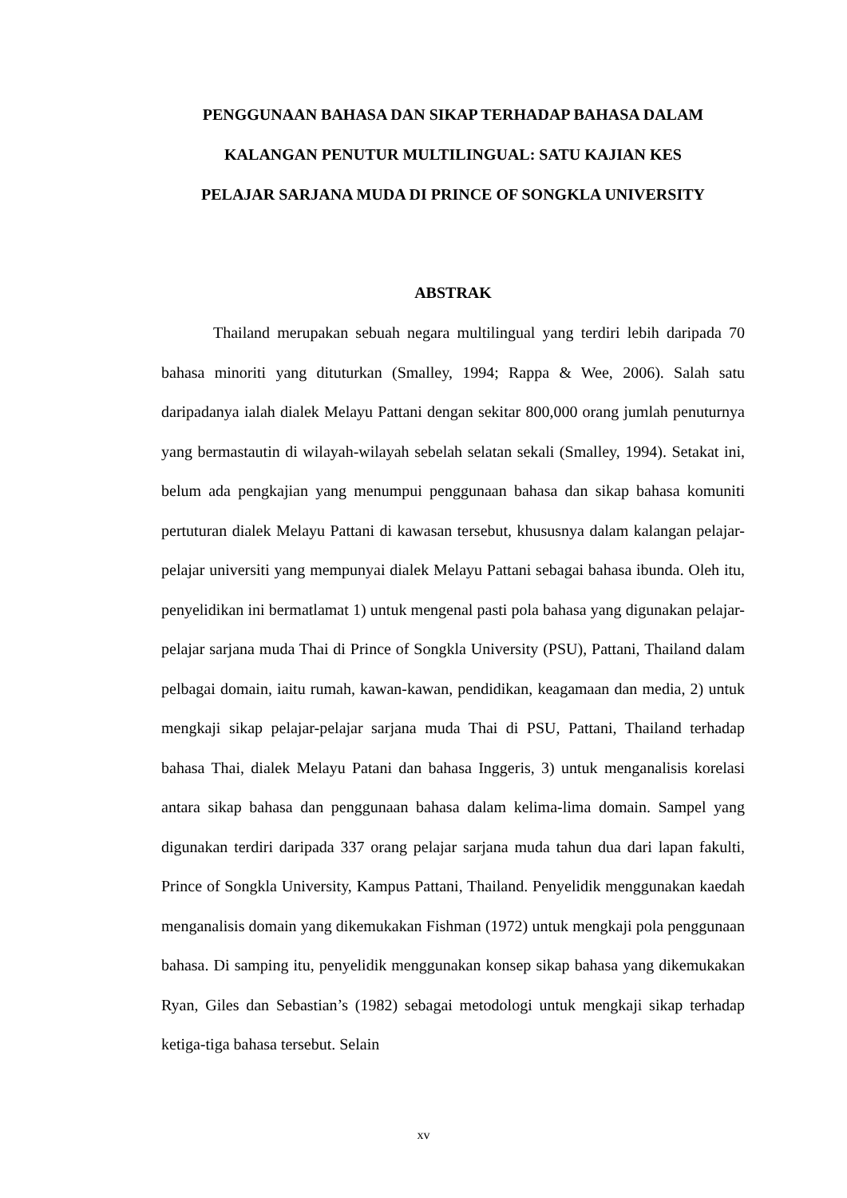PENGGUNAAN BAHASA DAN SIKAP TERHADAP BAHASA DALAM
KALANGAN PENUTUR MULTILINGUAL: SATU KAJIAN KES
PELAJAR SARJANA MUDA DI PRINCE OF SONGKLA UNIVERSITY
ABSTRAK
Thailand merupakan sebuah negara multilingual yang terdiri lebih daripada 70 bahasa minoriti yang dituturkan (Smalley, 1994; Rappa & Wee, 2006). Salah satu daripadanya ialah dialek Melayu Pattani dengan sekitar 800,000 orang jumlah penuturnya yang bermastautin di wilayah-wilayah sebelah selatan sekali (Smalley, 1994). Setakat ini, belum ada pengkajian yang menumpui penggunaan bahasa dan sikap bahasa komuniti pertuturan dialek Melayu Pattani di kawasan tersebut, khususnya dalam kalangan pelajar-pelajar universiti yang mempunyai dialek Melayu Pattani sebagai bahasa ibunda. Oleh itu, penyelidikan ini bermatlamat 1) untuk mengenal pasti pola bahasa yang digunakan pelajar-pelajar sarjana muda Thai di Prince of Songkla University (PSU), Pattani, Thailand dalam pelbagai domain, iaitu rumah, kawan-kawan, pendidikan, keagamaan dan media, 2) untuk mengkaji sikap pelajar-pelajar sarjana muda Thai di PSU, Pattani, Thailand terhadap bahasa Thai, dialek Melayu Patani dan bahasa Inggeris, 3) untuk menganalisis korelasi antara sikap bahasa dan penggunaan bahasa dalam kelima-lima domain. Sampel yang digunakan terdiri daripada 337 orang pelajar sarjana muda tahun dua dari lapan fakulti, Prince of Songkla University, Kampus Pattani, Thailand. Penyelidik menggunakan kaedah menganalisis domain yang dikemukakan Fishman (1972) untuk mengkaji pola penggunaan bahasa. Di samping itu, penyelidik menggunakan konsep sikap bahasa yang dikemukakan Ryan, Giles dan Sebastian’s (1982) sebagai metodologi untuk mengkaji sikap terhadap ketiga-tiga bahasa tersebut. Selain
xv